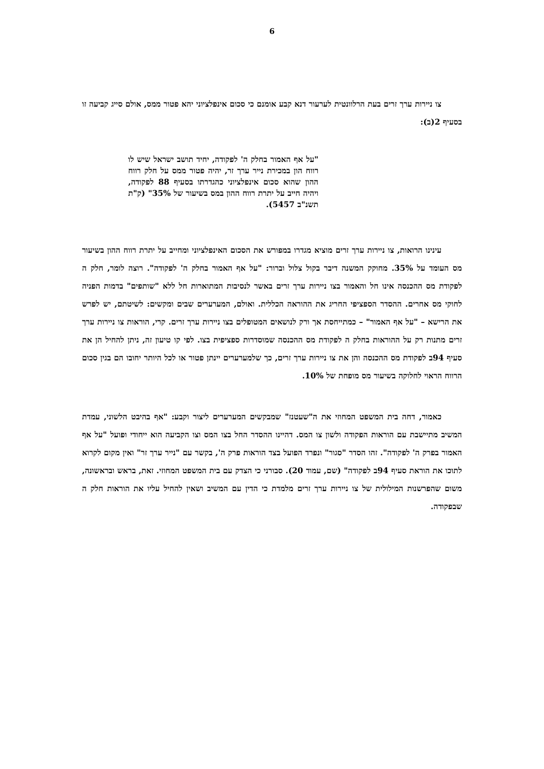6
צו ניירות ערך זרים בעת הרלוונטית לערעור דנא קבע אומנם כי סכום אינפלציוני יהא פטור ממס, אולם סייג קביעה זו בסעיף 2(ב):
"על אף האמור בחלק ה' לפקודה, יחיד תושב ישראל שיש לו רווח הון במכירת נייר ערך זר, יהיה פטור ממס על חלק רווח ההון שהוא סכום אינפלציוני כהגדרתו בסעיף 88 לפקודה, ויהיה חייב על יתרת רווח ההון במס בשיעור של 35%" (ק"ת תשנ"ב 5457).
עינינו הרואות, צו ניירות ערך זרים מוציא מגדרו במפורש את הסכום האינפלציוני ומחייב על יתרת רווח ההון בשיעור מס העומד על 35%. מחוקק המשנה דיבר בקול צלול וברור: "על אף האמור בחלק ה' לפקודה". רוצה לומר, חלק ה לפקודת מס ההכנסה אינו חל והאמור בצו ניירות ערך זרים באשר לנסיבות המתוארות חל ללא "שותפים" בדמות הפניה לחוקי מס אחרים. ההסדר הספציפי החריג את ההוראה הכללית. ואולם, המערערים שבים ומקשים: לשיטתם, יש לפרש את הרישא – "על אף האמור" – כמתייחסת אך ורק לנושאים המטופלים בצו ניירות ערך זרים. קרי, הוראות צו ניירות ערך זרים מתנות רק על ההוראות בחלק ה לפקודת מס ההכנסה שמוסדרות ספציפית בצו. לפי קו טיעון זה, ניתן להחיל הן את סעיף 94ב לפקודת מס ההכנסה והן את צו ניירות ערך זרים, כך שלמערערים יינתן פטור או לכל היותר יחובו הם בגין סכום הרווח הראוי לחלוקה בשיעור מס מופחת של 10%.
כאמור, דחה בית המשפט המחוזי את ה"שעטנז" שמבקשים המערערים ליצור וקבע: "אף בהיבט הלשוני, עמדת המשיב מתיישבת עם הוראות הפקודה ולשון צו המס. דהיינו ההסדר החל בצו המס וצו הקביעה הוא ייחודי ופועל "על אף האמור בפרק ה' לפקודה". זהו הסדר "סגור" ונפרד הפועל בצד הוראות פרק ה', בקשר עם "נייר ערך זר" ואין מקום לקרוא לתוכו את הוראת סעיף 94ב לפקודה" (שם, עמוד 20). סבורני כי הצדק עם בית המשפט המחוזי. זאת, בראש ובראשונה, משום שהפרשנות המילולית של צו ניירות ערך זרים מלמדת כי הדין עם המשיב ושאין להחיל עליו את הוראות חלק ה שבפקודה.